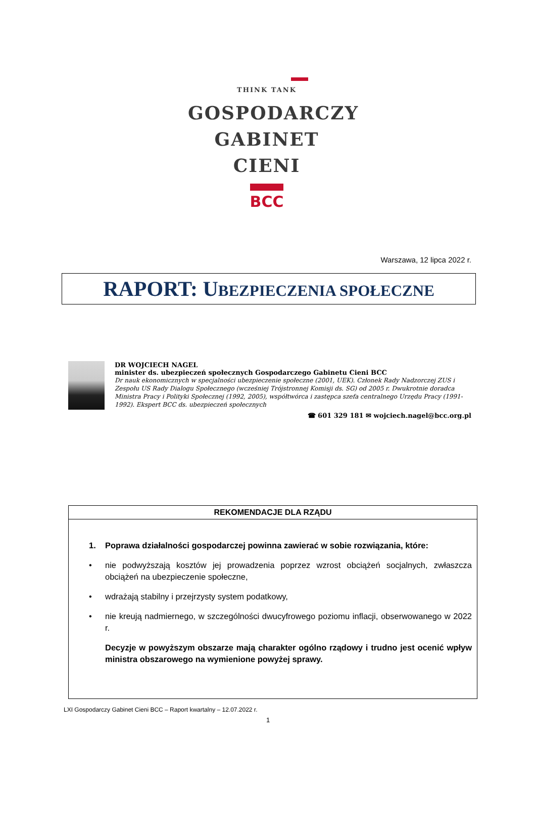THINK TANK
GOSPODARCZY
GABINET CIENI
BCC
Warszawa, 12 lipca 2022 r.
RAPORT: UBEZPIECZENIA SPOŁECZNE
DR WOJCIECH NAGEL
minister ds. ubezpieczeń społecznych Gospodarczego Gabinetu Cieni BCC
Dr nauk ekonomicznych w specjalności ubezpieczenie społeczne (2001, UEK). Członek Rady Nadzorczej ZUS i Zespołu US Rady Dialogu Społecznego (wcześniej Trójstronnej Komisji ds. SG) od 2005 r. Dwukrotnie doradca Ministra Pracy i Polityki Społecznej (1992, 2005), współtwórca i zastępca szefa centralnego Urzędu Pracy (1991-1992). Ekspert BCC ds. ubezpieczeń społecznych
☎ 601 329 181 ✉ wojciech.nagel@bcc.org.pl
| REKOMENDACJE DLA RZĄDU |
| --- |
| 1. Poprawa działalności gospodarczej powinna zawierać w sobie rozwiązania, które: • nie podwyższają kosztów jej prowadzenia poprzez wzrost obciążeń socjalnych, zwłaszcza obciążeń na ubezpieczenie społeczne, • wdrażają stabilny i przejrzysty system podatkowy, • nie kreują nadmiernego, w szczególności dwucyfrowego poziomu inflacji, obserwowanego w 2022 r. Decyzje w powyższym obszarze mają charakter ogólno rządowy i trudno jest ocenić wpływ ministra obszarowego na wymienione powyżej sprawy. |
LXI Gospodarczy Gabinet Cieni BCC – Raport kwartalny – 12.07.2022 r.
1